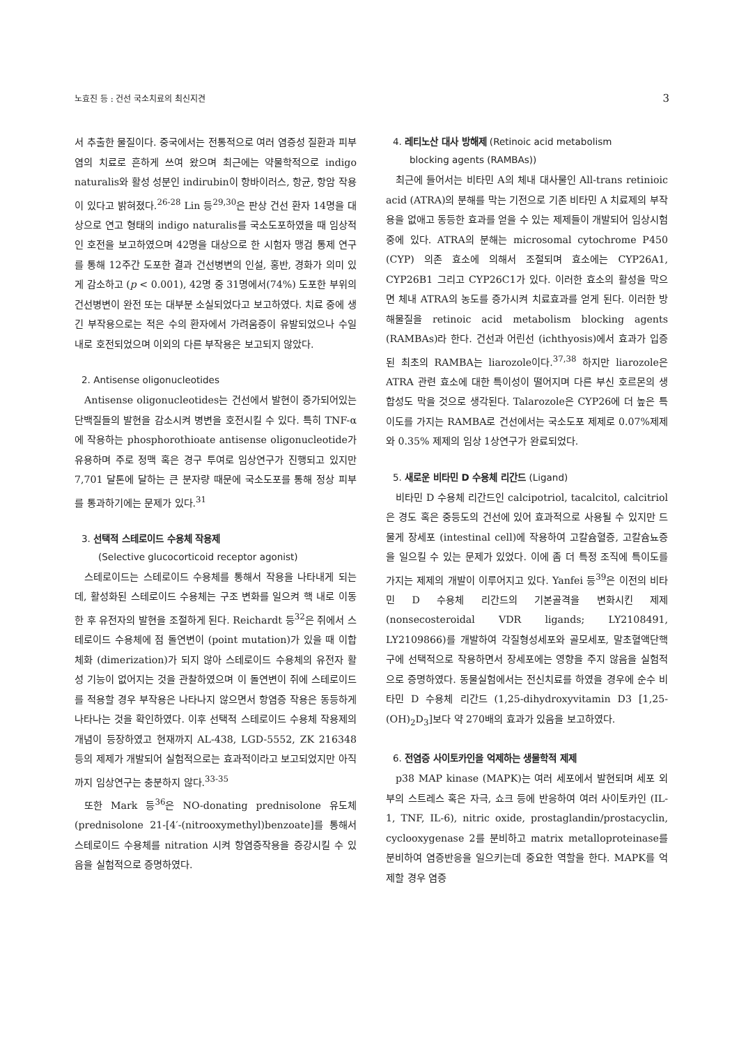노효진 등 : 건선 국소치료의 최신지견 3
서 추출한 물질이다. 중국에서는 전통적으로 여러 염증성 질환과 피부염의 치료로 흔하게 쓰여 왔으며 최근에는 약물학적으로 indigo naturalis와 활성 성분인 indirubin이 항바이러스, 항균, 항암 작용이 있다고 밝혀졌다.<sup>26-28</sup> Lin 등<sup>29,30</sup>은 판상 건선 환자 14명을 대상으로 연고 형태의 indigo naturalis를 국소도포하였을 때 임상적인 호전을 보고하였으며 42명을 대상으로 한 시험자 맹검 통제 연구를 통해 12주간 도포한 결과 건선병변의 인설, 홍반, 경화가 의미 있게 감소하고 (p < 0.001), 42명 중 31명에서(74%) 도포한 부위의 건선병변이 완전 또는 대부분 소실되었다고 보고하였다. 치료 중에 생긴 부작용으로는 적은 수의 환자에서 가려움증이 유발되었으나 수일 내로 호전되었으며 이외의 다른 부작용은 보고되지 않았다.
2. Antisense oligonucleotides
Antisense oligonucleotides는 건선에서 발현이 증가되어있는 단백질들의 발현을 감소시켜 병변을 호전시킬 수 있다. 특히 TNF-α에 작용하는 phosphorothioate antisense oligonucleotide가 유용하며 주로 정맥 혹은 경구 투여로 임상연구가 진행되고 있지만 7,701 달톤에 달하는 큰 분자량 때문에 국소도포를 통해 정상 피부를 통과하기에는 문제가 있다.<sup>31</sup>
3. 선택적 스테로이드 수용체 작용제
(Selective glucocorticoid receptor agonist)
스테로이드는 스테로이드 수용체를 통해서 작용을 나타내게 되는데, 활성화된 스테로이드 수용체는 구조 변화를 일으켜 핵 내로 이동한 후 유전자의 발현을 조절하게 된다. Reichardt 등<sup>32</sup>은 쥐에서 스테로이드 수용체에 점 돌연변이 (point mutation)가 있을 때 이합체화 (dimerization)가 되지 않아 스테로이드 수용체의 유전자 활성 기능이 없어지는 것을 관찰하였으며 이 돌연변이 쥐에 스테로이드를 적용할 경우 부작용은 나타나지 않으면서 항염증 작용은 동등하게 나타나는 것을 확인하였다. 이후 선택적 스테로이드 수용체 작용제의 개념이 등장하였고 현재까지 AL-438, LGD-5552, ZK 216348 등의 제제가 개발되어 실험적으로는 효과적이라고 보고되었지만 아직까지 임상연구는 충분하지 않다.<sup>33-35</sup>
또한 Mark 등<sup>36</sup>은 NO-donating prednisolone 유도체 (prednisolone 21-[4′-(nitrooxymethyl)benzoate]를 통해서 스테로이드 수용체를 nitration 시켜 항염증작용을 증강시킬 수 있음을 실험적으로 증명하였다.
4. 레티노산 대사 방해제 (Retinoic acid metabolism
blocking agents (RAMBAs))
최근에 들어서는 비타민 A의 체내 대사물인 All-trans retinioic acid (ATRA)의 분해를 막는 기전으로 기존 비타민 A 치료제의 부작용을 없애고 동등한 효과를 얻을 수 있는 제제들이 개발되어 임상시험 중에 있다. ATRA의 분해는 microsomal cytochrome P450 (CYP) 의존 효소에 의해서 조절되며 효소에는 CYP26A1, CYP26B1 그리고 CYP26C1가 있다. 이러한 효소의 활성을 막으면 체내 ATRA의 농도를 증가시켜 치료효과를 얻게 된다. 이러한 방해물질을 retinoic acid metabolism blocking agents (RAMBAs)라 한다. 건선과 어린선 (ichthyosis)에서 효과가 입증된 최초의 RAMBA는 liarozole이다.<sup>37,38</sup> 하지만 liarozole은 ATRA 관련 효소에 대한 특이성이 떨어지며 다른 부신 호르몬의 생합성도 막을 것으로 생각된다. Talarozole은 CYP26에 더 높은 특이도를 가지는 RAMBA로 건선에서는 국소도포 제제로 0.07%제제와 0.35% 제제의 임상 1상연구가 완료되었다.
5. 새로운 비타민 D 수용체 리간드 (Ligand)
비타민 D 수용체 리간드인 calcipotriol, tacalcitol, calcitriol은 경도 혹은 중등도의 건선에 있어 효과적으로 사용될 수 있지만 드물게 장세포 (intestinal cell)에 작용하여 고칼슘혈증, 고칼슘뇨증을 일으킬 수 있는 문제가 있었다. 이에 좀 더 특정 조직에 특이도를 가지는 제제의 개발이 이루어지고 있다. Yanfei 등<sup>39</sup>은 이전의 비타민 D 수용체 리간드의 기본골격을 변화시킨 제제 (nonsecosteroidal VDR ligands; LY2108491, LY2109866)를 개발하여 각질형성세포와 골모세포, 말초혈액단핵구에 선택적으로 작용하면서 장세포에는 영향을 주지 않음을 실험적으로 증명하였다. 동물실험에서는 전신치료를 하였을 경우에 순수 비타민 D 수용체 리간드 (1,25-dihydroxyvitamin D3 [1,25-(OH)<sub>2</sub>D<sub>3</sub>]보다 약 270배의 효과가 있음을 보고하였다.
6. 전염증 사이토카인을 억제하는 생물학적 제제
p38 MAP kinase (MAPK)는 여러 세포에서 발현되며 세포 외부의 스트레스 혹은 자극, 쇼크 등에 반응하여 여러 사이토카인 (IL-1, TNF, IL-6), nitric oxide, prostaglandin/prostacyclin, cyclooxygenase 2를 분비하고 matrix metalloproteinase를 분비하여 염증반응을 일으키는데 중요한 역할을 한다. MAPK를 억제할 경우 염증